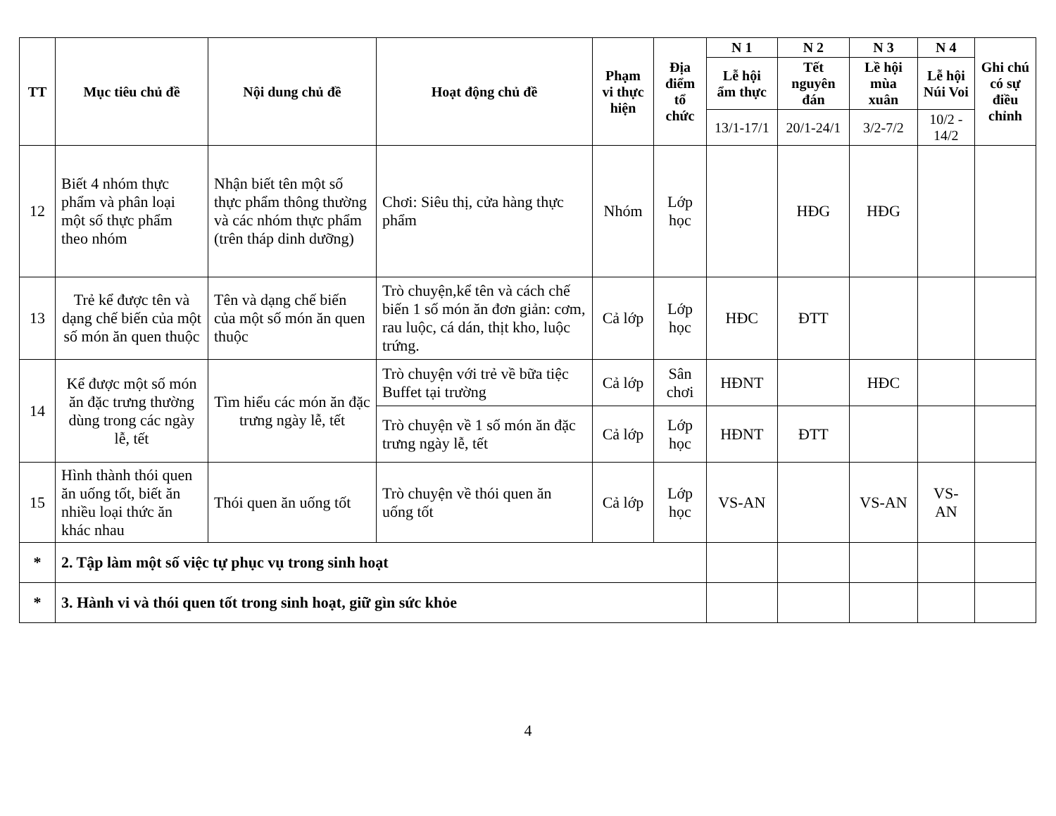| TT | Mục tiêu chủ đề | Nội dung chủ đề | Hoạt động chủ đề | Phạm vi thực hiện | Địa điểm tổ chức | N 1 | N 2 | N 3 | N 4 | Ghi chú có sự điều chỉnh |
| --- | --- | --- | --- | --- | --- | --- | --- | --- | --- | --- |
| | | | | | | Lễ hội ẩm thực | Tết nguyên đán | Lề hội mùa xuân | Lễ hội Núi Voi | |
| | | | | | | 13/1-17/1 | 20/1-24/1 | 3/2-7/2 | 10/2 - 14/2 | |
| 12 | Biết 4 nhóm thực phẩm và phân loại một số thực phẩm theo nhóm | Nhận biết tên một số thực phẩm thông thường và các nhóm thực phẩm (trên tháp dinh dưỡng) | Chơi: Siêu thị, cửa hàng thực phẩm | Nhóm | Lớp học | | HĐG | HĐG | | |
| 13 | Trẻ kể được tên và dạng chế biến của một số món ăn quen thuộc | Tên và dạng chế biến của một số món ăn quen thuộc | Trò chuyện,kể tên và cách chế biến 1 số món ăn đơn giản: cơm, rau luộc, cá dán, thịt kho, luộc trứng. | Cả lớp | Lớp học | HĐC | ĐTT | | | |
| 14 | Kể được một số món ăn đặc trưng thường dùng trong các ngày lễ, tết | Tìm hiểu các món ăn đặc trưng ngày lễ, tết | Trò chuyện với trẻ về bữa tiệc Buffet tại trường | Cả lớp | Sân chơi | HĐNT | | HĐC | | |
| | | | Trò chuyện về 1 số món ăn đặc trưng ngày lễ, tết | Cả lớp | Lớp học | HĐNT | ĐTT | | | |
| 15 | Hình thành thói quen ăn uống tốt, biết ăn nhiều loại thức ăn khác nhau | Thói quen ăn uống tốt | Trò chuyện về thói quen ăn uống tốt | Cả lớp | Lớp học | VS-AN | | VS-AN | VS-AN | |
| * | 2. Tập làm một số việc tự phục vụ trong sinh hoạt | | | | | | | | | |
| * | 3. Hành vi và thói quen tốt trong sinh hoạt, giữ gìn sức khỏe | | | | | | | | | |
4